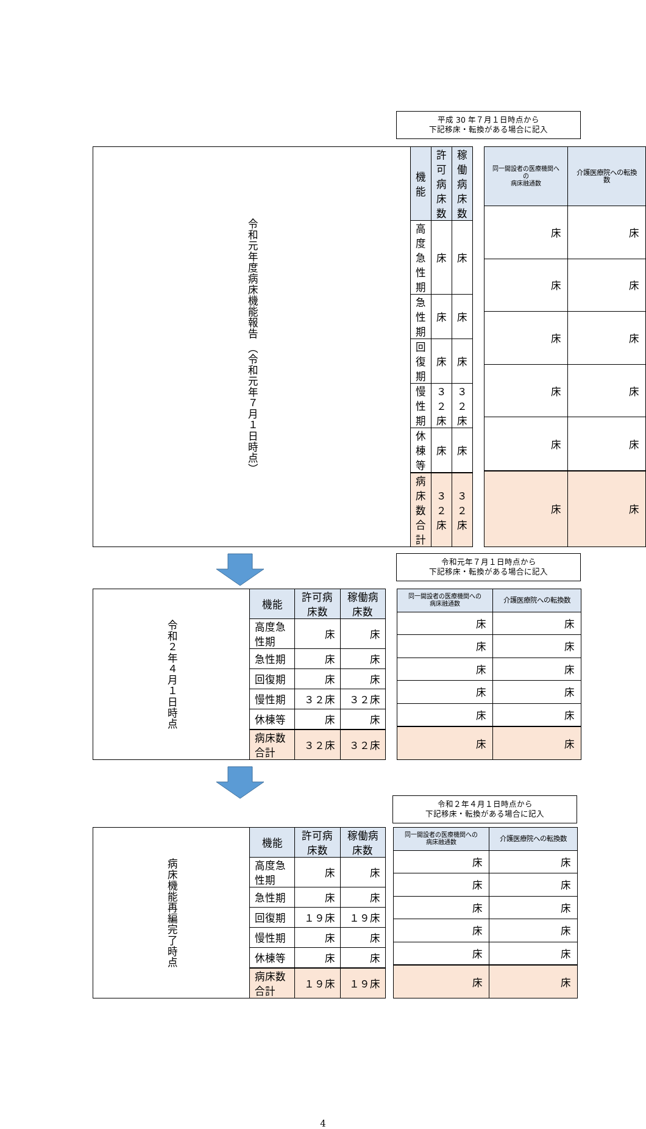平成 30 年７月１日時点から
下記移床・転換がある場合に記入
| 令和元年度病床機能報告 （令和元年７月１日時点） | 機能 | 許可病床数 | 稼働病床数 |
| | 高度急性期 | 床 | 床 |
| | 急性期 | 床 | 床 |
| | 回復期 | 床 | 床 |
| | 慢性期 | ３２床 | ３２床 |
| | 休棟等 | 床 | 床 |
| | 病床数合計 | ３２床 | ３２床 |
| 同一開設者の医療機関への 病床融通数 | 介護医療院への転換数 |
| --- | --- |
| 床 | 床 |
| 床 | 床 |
| 床 | 床 |
| 床 | 床 |
| 床 | 床 |
| 床 | 床 |
令和元年７月１日時点から
下記移床・転換がある場合に記入
| 令和２年４月１日時点 | 機能 | 許可病床数 | 稼働病床数 |
| | 高度急性期 | 床 | 床 |
| | 急性期 | 床 | 床 |
| | 回復期 | 床 | 床 |
| | 慢性期 | ３２床 | ３２床 |
| | 休棟等 | 床 | 床 |
| | 病床数合計 | ３２床 | ３２床 |
| 同一開設者の医療機関への 病床融通数 | 介護医療院への転換数 |
| --- | --- |
| 床 | 床 |
| 床 | 床 |
| 床 | 床 |
| 床 | 床 |
| 床 | 床 |
| 床 | 床 |
令和２年４月１日時点から
下記移床・転換がある場合に記入
| 病床機能再編完了時点 | 機能 | 許可病床数 | 稼働病床数 |
| | 高度急性期 | 床 | 床 |
| | 急性期 | 床 | 床 |
| | 回復期 | １９床 | １９床 |
| | 慢性期 | 床 | 床 |
| | 休棟等 | 床 | 床 |
| | 病床数合計 | １９床 | １９床 |
| 同一開設者の医療機関への 病床融通数 | 介護医療院への転換数 |
| --- | --- |
| 床 | 床 |
| 床 | 床 |
| 床 | 床 |
| 床 | 床 |
| 床 | 床 |
| 床 | 床 |
4